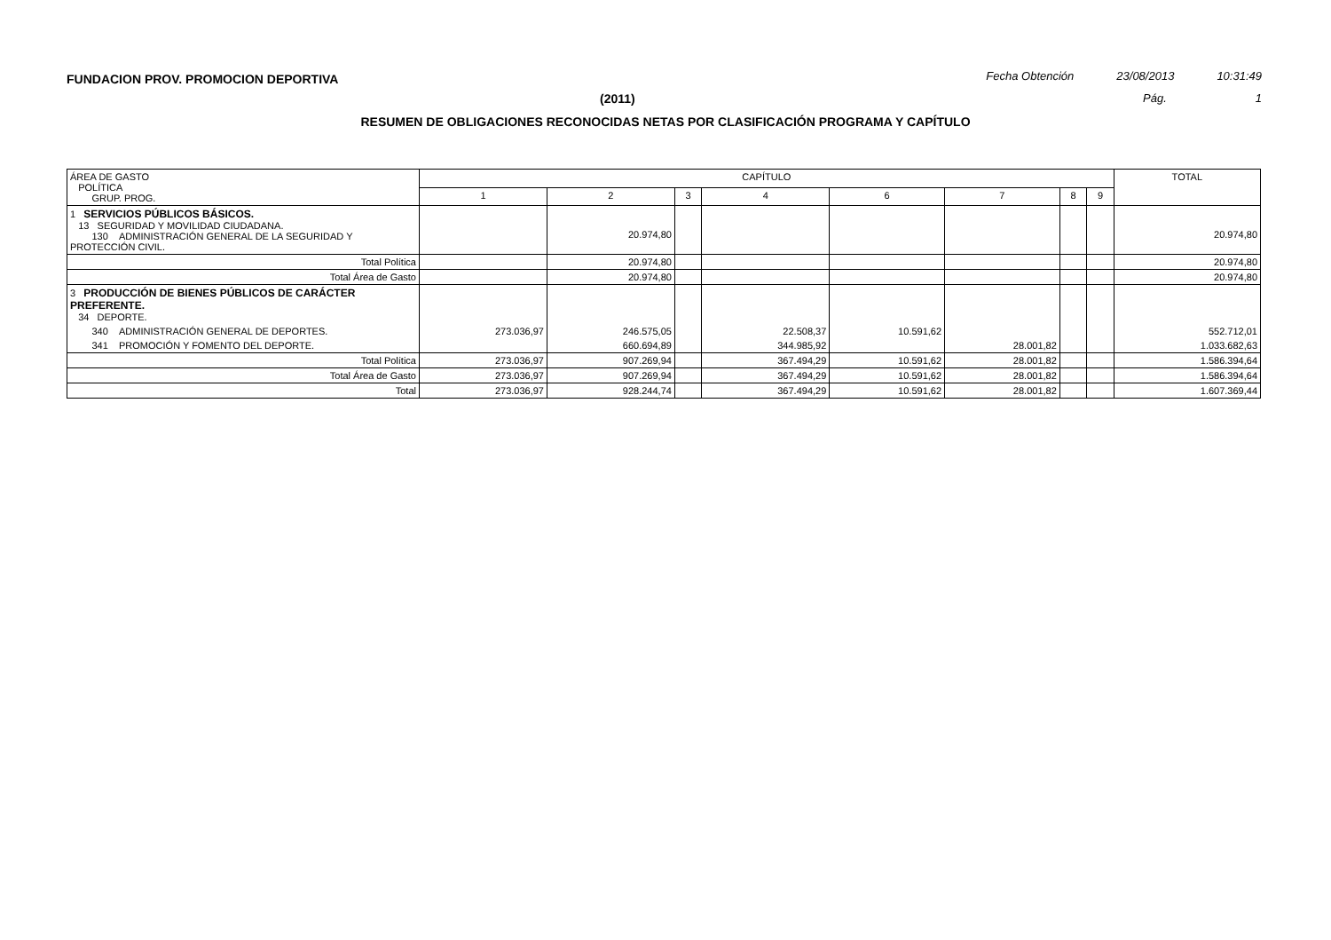FUNDACION PROV. PROMOCION DEPORTIVA Fecha Obtención 23/08/2013 10:31:49
(2011) Pág. 1
RESUMEN DE OBLIGACIONES RECONOCIDAS NETAS POR CLASIFICACIÓN PROGRAMA Y CAPÍTULO
| ÁREA DE GASTO POLÍTICA GRUP. PROG. | CAPÍTULO | | | | | | | | TOTAL |
| --- | --- | --- | --- | --- | --- | --- | --- | --- | --- |
| | 1 | 2 | 3 | 4 | 6 | 7 | 8 | 9 | |
| 1 SERVICIOS PÚBLICOS BÁSICOS. 13 SEGURIDAD Y MOVILIDAD CIUDADANA. 130 ADMINISTRACIÓN GENERAL DE LA SEGURIDAD Y PROTECCIÓN CIVIL. | | 20.974,80 | | | | | | | 20.974,80 |
| Total Política | | 20.974,80 | | | | | | | 20.974,80 |
| Total Área de Gasto | | 20.974,80 | | | | | | | 20.974,80 |
| 3 PRODUCCIÓN DE BIENES PÚBLICOS DE CARÁCTER PREFERENTE. 34 DEPORTE. | | | | | | | | | |
| 340 ADMINISTRACIÓN GENERAL DE DEPORTES. | 273.036,97 | 246.575,05 | | 22.508,37 | 10.591,62 | | | | 552.712,01 |
| 341 PROMOCIÓN Y FOMENTO DEL DEPORTE. | | 660.694,89 | | 344.985,92 | | 28.001,82 | | | 1.033.682,63 |
| Total Política | 273.036,97 | 907.269,94 | | 367.494,29 | 10.591,62 | 28.001,82 | | | 1.586.394,64 |
| Total Área de Gasto | 273.036,97 | 907.269,94 | | 367.494,29 | 10.591,62 | 28.001,82 | | | 1.586.394,64 |
| Total | 273.036,97 | 928.244,74 | | 367.494,29 | 10.591,62 | 28.001,82 | | | 1.607.369,44 |